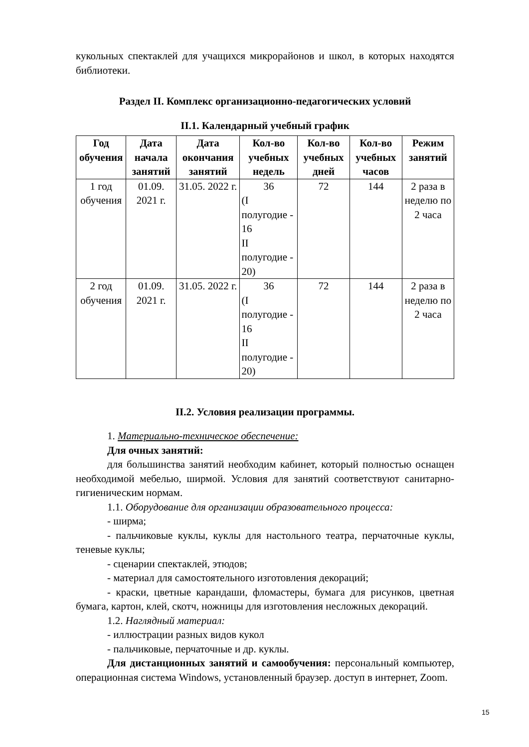кукольных спектаклей для учащихся микрорайонов и школ, в которых находятся библиотеки.
Раздел II. Комплекс организационно-педагогических условий
II.1. Календарный учебный график
| Год обучения | Дата начала занятий | Дата окончания занятий | Кол-во учебных недель | Кол-во учебных дней | Кол-во учебных часов | Режим занятий |
| --- | --- | --- | --- | --- | --- | --- |
| 1 год обучения | 01.09. 2021 г. | 31.05. 2022 г. | 36 (I полугодие - 16 II полугодие - 20) | 72 | 144 | 2 раза в неделю по 2 часа |
| 2 год обучения | 01.09. 2021 г. | 31.05. 2022 г. | 36 (I полугодие - 16 II полугодие - 20) | 72 | 144 | 2 раза в неделю по 2 часа |
II.2. Условия реализации программы.
1. Материально-техническое обеспечение:
Для очных занятий:
для большинства занятий необходим кабинет, который полностью оснащен необходимой мебелью, ширмой. Условия для занятий соответствуют санитарно-гигиеническим нормам.
1.1. Оборудование для организации образовательного процесса:
- ширма;
- пальчиковые куклы, куклы для настольного театра, перчаточные куклы, теневые куклы;
- сценарии спектаклей, этюдов;
- материал для самостоятельного изготовления декораций;
- краски, цветные карандаши, фломастеры, бумага для рисунков, цветная бумага, картон, клей, скотч, ножницы для изготовления несложных декораций.
1.2. Наглядный материал:
- иллюстрации разных видов кукол
- пальчиковые, перчаточные и др. куклы.
Для дистанционных занятий и самообучения: персональный компьютер, операционная система Windows, установленный браузер. доступ в интернет, Zoom.
15